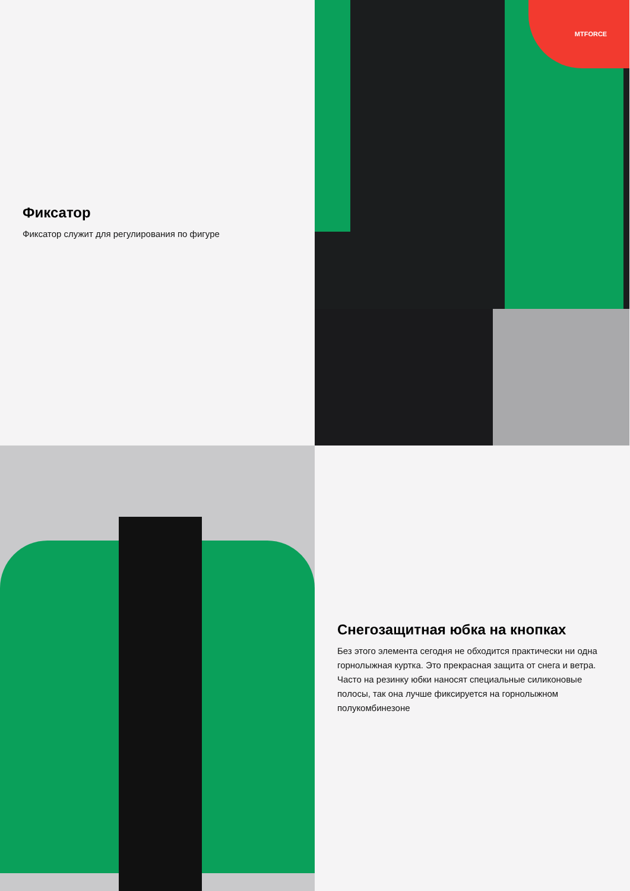Фиксатор
Фиксатор служит для регулирования по фигуре
MTFORCE
Снегозащитная юбка на кнопках
Без этого элемента сегодня не обходится практически ни одна горнолыжная куртка. Это прекрасная защита от снега и ветра. Часто на резинку юбки наносят специальные силиконовые полосы, так она лучше фиксируется на горнолыжном полукомбинезоне